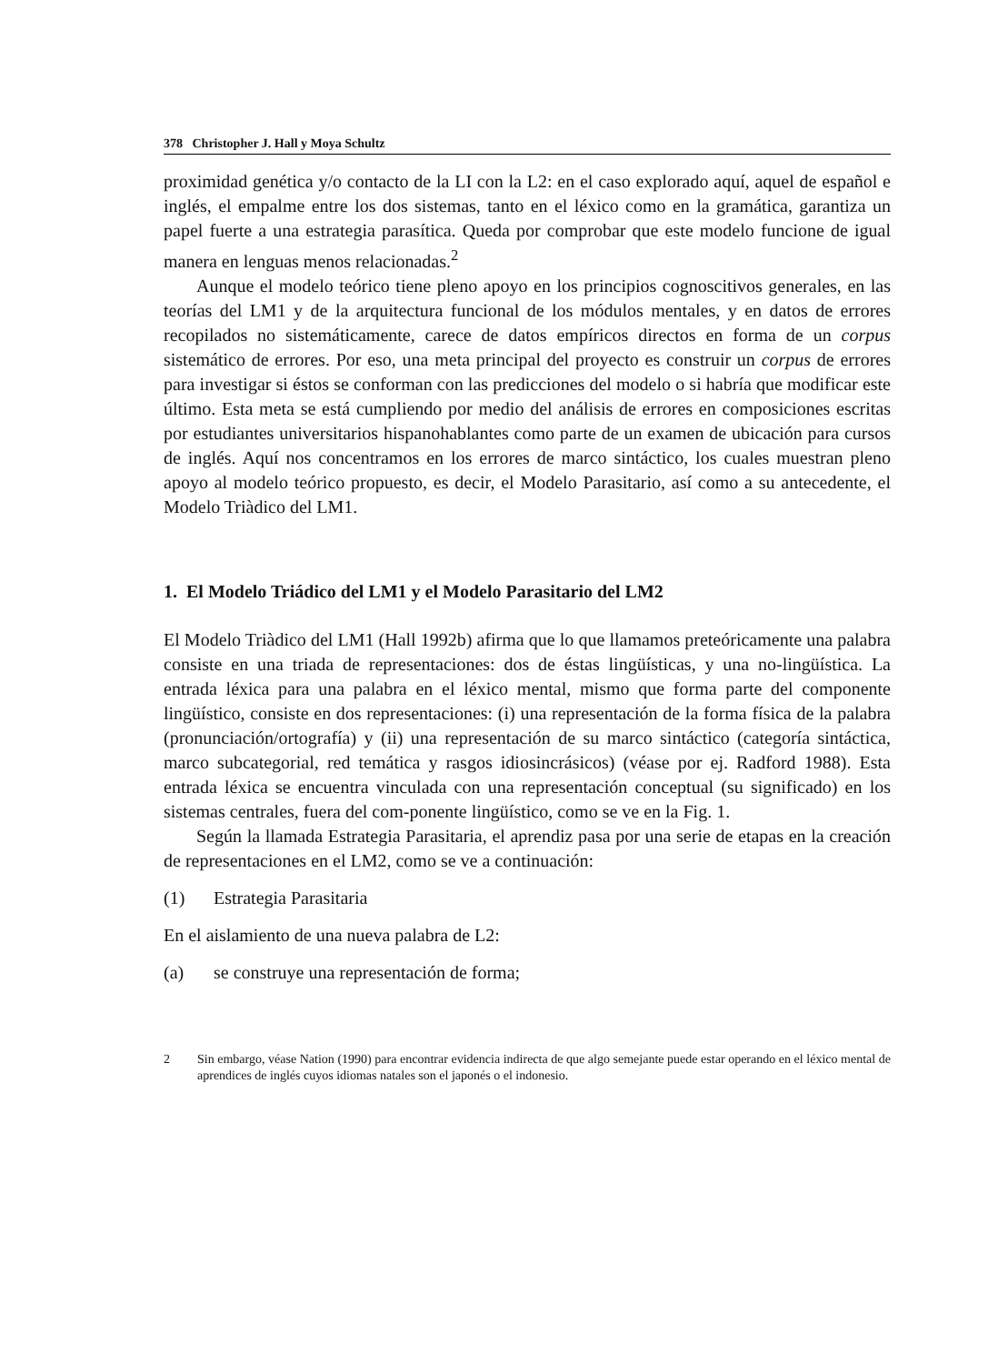378 Christopher J. Hall y Moya Schultz
proximidad genética y/o contacto de la LI con la L2: en el caso explorado aquí, aquel de español e inglés, el empalme entre los dos sistemas, tanto en el léxico como en la gramática, garantiza un papel fuerte a una estrategia parasítica. Queda por comprobar que este modelo funcione de igual manera en lenguas menos relacionadas.<sup>2</sup>
Aunque el modelo teórico tiene pleno apoyo en los principios cognoscitivos generales, en las teorías del LM1 y de la arquitectura funcional de los módulos mentales, y en datos de errores recopilados no sistemáticamente, carece de datos empíricos directos en forma de un corpus sistemático de errores. Por eso, una meta principal del proyecto es construir un corpus de errores para investigar si éstos se conforman con las predicciones del modelo o si habría que modificar este último. Esta meta se está cumpliendo por medio del análisis de errores en composiciones escritas por estudiantes universitarios hispanohablantes como parte de un examen de ubicación para cursos de inglés. Aquí nos concentramos en los errores de marco sintáctico, los cuales muestran pleno apoyo al modelo teórico propuesto, es decir, el Modelo Parasitario, así como a su antecedente, el Modelo Triàdico del LM1.
1. El Modelo Triádico del LM1 y el Modelo Parasitario del LM2
El Modelo Triàdico del LM1 (Hall 1992b) afirma que lo que llamamos preteóricamente una palabra consiste en una triada de representaciones: dos de éstas lingüísticas, y una no-lingüística. La entrada léxica para una palabra en el léxico mental, mismo que forma parte del componente lingüístico, consiste en dos representaciones: (i) una representación de la forma física de la palabra (pronunciación/ortografía) y (ii) una representación de su marco sintáctico (categoría sintáctica, marco subcategorial, red temática y rasgos idiosincrásicos) (véase por ej. Radford 1988). Esta entrada léxica se encuentra vinculada con una representación conceptual (su significado) en los sistemas centrales, fuera del com-ponente lingüístico, como se ve en la Fig. 1.
Según la llamada Estrategia Parasitaria, el aprendiz pasa por una serie de etapas en la creación de representaciones en el LM2, como se ve a continuación:
(1) Estrategia Parasitaria
En el aislamiento de una nueva palabra de L2:
(a) se construye una representación de forma;
2 Sin embargo, véase Nation (1990) para encontrar evidencia indirecta de que algo semejante puede estar operando en el léxico mental de aprendices de inglés cuyos idiomas natales son el japonés o el indonesio.